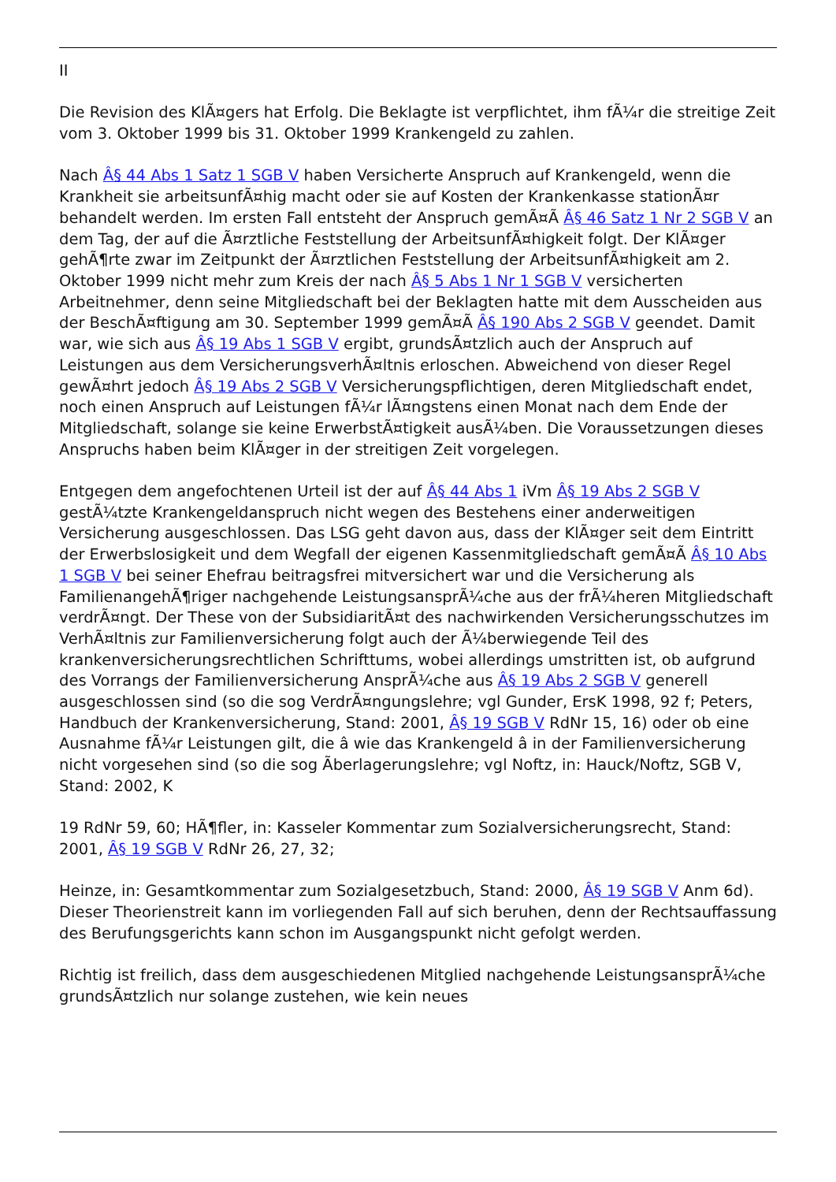II
Die Revision des KlÃ¤gers hat Erfolg. Die Beklagte ist verpflichtet, ihm fÃ¼r die streitige Zeit vom 3. Oktober 1999 bis 31. Oktober 1999 Krankengeld zu zahlen.
Nach Â§ 44 Abs 1 Satz 1 SGB V haben Versicherte Anspruch auf Krankengeld, wenn die Krankheit sie arbeitsunfÃ¤hig macht oder sie auf Kosten der Krankenkasse stationÃ¤r behandelt werden. Im ersten Fall entsteht der Anspruch gemÃ¤Ã Â§ 46 Satz 1 Nr 2 SGB V an dem Tag, der auf die Ã¤rztliche Feststellung der ArbeitsunfÃ¤higkeit folgt. Der KlÃ¤ger gehÃ¶rte zwar im Zeitpunkt der Ã¤rztlichen Feststellung der ArbeitsunfÃ¤higkeit am 2. Oktober 1999 nicht mehr zum Kreis der nach Â§ 5 Abs 1 Nr 1 SGB V versicherten Arbeitnehmer, denn seine Mitgliedschaft bei der Beklagten hatte mit dem Ausscheiden aus der BeschÃ¤ftigung am 30. September 1999 gemÃ¤Ã Â§ 190 Abs 2 SGB V geendet. Damit war, wie sich aus Â§ 19 Abs 1 SGB V ergibt, grundsÃ¤tzlich auch der Anspruch auf Leistungen aus dem VersicherungsverhÃ¤ltnis erloschen. Abweichend von dieser Regel gewÃ¤hrt jedoch Â§ 19 Abs 2 SGB V Versicherungspflichtigen, deren Mitgliedschaft endet, noch einen Anspruch auf Leistungen fÃ¼r lÃ¤ngstens einen Monat nach dem Ende der Mitgliedschaft, solange sie keine ErwerbstÃ¤tigkeit ausÃ¼ben. Die Voraussetzungen dieses Anspruchs haben beim KlÃ¤ger in der streitigen Zeit vorgelegen.
Entgegen dem angefochtenen Urteil ist der auf Â§ 44 Abs 1 iVm Â§ 19 Abs 2 SGB V gestÃ¼tzte Krankengeldanspruch nicht wegen des Bestehens einer anderweitigen Versicherung ausgeschlossen. Das LSG geht davon aus, dass der KlÃ¤ger seit dem Eintritt der Erwerbslosigkeit und dem Wegfall der eigenen Kassenmitgliedschaft gemÃ¤Ã Â§ 10 Abs 1 SGB V bei seiner Ehefrau beitragsfrei mitversichert war und die Versicherung als FamilienangehÃ¶riger nachgehende LeistungsansprÃ¼che aus der frÃ¼heren Mitgliedschaft verdrÃ¤ngt. Der These von der SubsidiaritÃ¤t des nachwirkenden Versicherungsschutzes im VerhÃ¤ltnis zur Familienversicherung folgt auch der Ã¼berwiegende Teil des krankenversicherungsrechtlichen Schrifttums, wobei allerdings umstritten ist, ob aufgrund des Vorrangs der Familienversicherung AnsprÃ¼che aus Â§ 19 Abs 2 SGB V generell ausgeschlossen sind (so die sog VerdrÃ¤ngungslehre; vgl Gunder, ErsK 1998, 92 f; Peters, Handbuch der Krankenversicherung, Stand: 2001, Â§ 19 SGB V RdNr 15, 16) oder ob eine Ausnahme fÃ¼r Leistungen gilt, die â wie das Krankengeld â in der Familienversicherung nicht vorgesehen sind (so die sog Ãberlagerungslehre; vgl Noftz, in: Hauck/Noftz, SGB V, Stand: 2002, K
19 RdNr 59, 60; HÃ¶fler, in: Kasseler Kommentar zum Sozialversicherungsrecht, Stand: 2001, Â§ 19 SGB V RdNr 26, 27, 32;
Heinze, in: Gesamtkommentar zum Sozialgesetzbuch, Stand: 2000, Â§ 19 SGB V Anm 6d). Dieser Theorienstreit kann im vorliegenden Fall auf sich beruhen, denn der Rechtsauffassung des Berufungsgerichts kann schon im Ausgangspunkt nicht gefolgt werden.
Richtig ist freilich, dass dem ausgeschiedenen Mitglied nachgehende LeistungsansprÃ¼che grundsÃ¤tzlich nur solange zustehen, wie kein neues